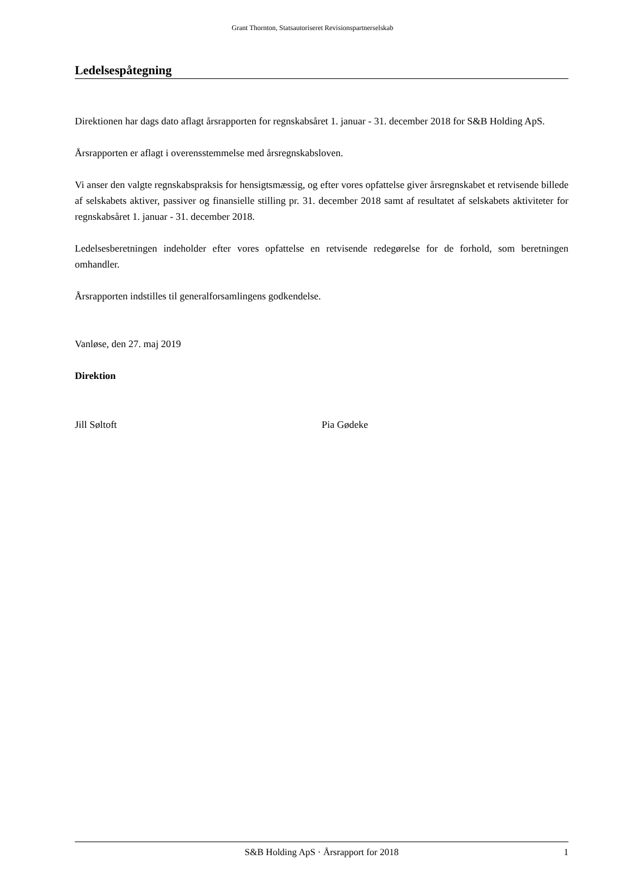Grant Thornton, Statsautoriseret Revisionspartnerselskab
Ledelsespåtegning
Direktionen har dags dato aflagt årsrapporten for regnskabsåret 1. januar - 31. december 2018 for S&B Holding ApS.
Årsrapporten er aflagt i overensstemmelse med årsregnskabsloven.
Vi anser den valgte regnskabspraksis for hensigtsmæssig, og efter vores opfattelse giver årsregnskabet et retvisende billede af selskabets aktiver, passiver og finansielle stilling pr. 31. december 2018 samt af resultatet af selskabets aktiviteter for regnskabsåret 1. januar - 31. december 2018.
Ledelsesberetningen indeholder efter vores opfattelse en retvisende redegørelse for de forhold, som beretningen omhandler.
Årsrapporten indstilles til generalforsamlingens godkendelse.
Vanløse, den 27. maj 2019
Direktion
Jill Søltoft Pia Gødeke
S&B Holding ApS · Årsrapport for 2018 1